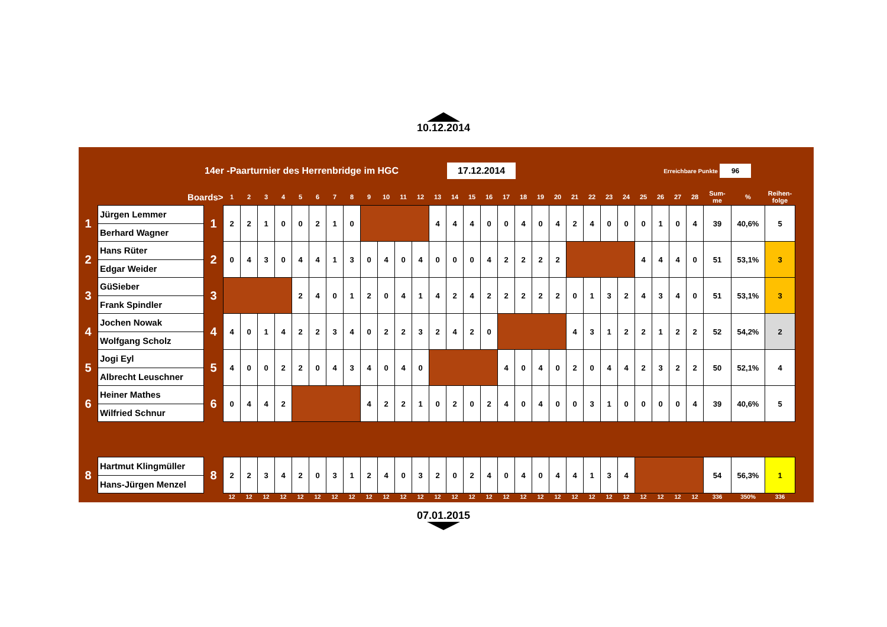10.12.2014
14er -Paarturnier des Herrenbridge im HGC 17.12.2014 Erreichbare Punkte 96
| | Boards> | | 1 | 2 | 3 | 4 | 5 | 6 | 7 | 8 | 9 | 10 | 11 | 12 | 13 | 14 | 15 | 16 | 17 | 18 | 19 | 20 | 21 | 22 | 23 | 24 | 25 | 26 | 27 | 28 | Sum- me | % | Reihen- folge |
| --- | --- | --- | --- | --- | --- | --- | --- | --- | --- | --- | --- | --- | --- | --- | --- | --- | --- | --- | --- | --- | --- | --- | --- | --- | --- | --- | --- | --- | --- | --- | --- | --- | --- |
| 1 | Jürgen Lemmer | 1 | 2 | 2 | 1 | 0 | 0 | 2 | 1 | 0 | | | | | 4 | 4 | 4 | 0 | 0 | 4 | 0 | 4 | 2 | 4 | 0 | 0 | 0 | 1 | 0 | 4 | 39 | 40,6% | 5 |
| | Berhard Wagner | | | | | | | | | | | | | | | | | | | | | | | | | | | | | | | | |
| 2 | Hans Rüter | 2 | 0 | 4 | 3 | 0 | 4 | 4 | 1 | 3 | 0 | 4 | 0 | 4 | 0 | 0 | 0 | 4 | 2 | 2 | 2 | 2 | | | | | 4 | 4 | 4 | 0 | 51 | 53,1% | 3 |
| | Edgar Weider | | | | | | | | | | | | | | | | | | | | | | | | | | | | | | | | |
| 3 | GüSieber | 3 | | | | | 2 | 4 | 0 | 1 | 2 | 0 | 4 | 1 | 4 | 2 | 4 | 2 | 2 | 2 | 2 | 2 | 0 | 1 | 3 | 2 | 4 | 3 | 4 | 0 | 51 | 53,1% | 3 |
| | Frank Spindler | | | | | | | | | | | | | | | | | | | | | | | | | | | | | | | | |
| 4 | Jochen Nowak | 4 | 4 | 0 | 1 | 4 | 2 | 2 | 3 | 4 | 0 | 2 | 2 | 3 | 2 | 4 | 2 | 0 | | | | | 4 | 3 | 1 | 2 | 2 | 1 | 2 | 2 | 52 | 54,2% | 2 |
| | Wolfgang Scholz | | | | | | | | | | | | | | | | | | | | | | | | | | | | | | | | |
| 5 | Jogi Eyl | 5 | 4 | 0 | 0 | 2 | 2 | 0 | 4 | 3 | 4 | 0 | 4 | 0 | | | | | 4 | 0 | 4 | 0 | 2 | 0 | 4 | 4 | 2 | 3 | 2 | 2 | 50 | 52,1% | 4 |
| | Albrecht Leuschner | | | | | | | | | | | | | | | | | | | | | | | | | | | | | | | | |
| 6 | Heiner Mathes | 6 | 0 | 4 | 4 | 2 | | | | | 4 | 2 | 2 | 1 | 0 | 2 | 0 | 2 | 4 | 0 | 4 | 0 | 0 | 3 | 1 | 0 | 0 | 0 | 0 | 4 | 39 | 40,6% | 5 |
| | Wilfried Schnur | | | | | | | | | | | | | | | | | | | | | | | | | | | | | | | | |
| 8 | Hartmut Klingmüller | 8 | 2 | 2 | 3 | 4 | 2 | 0 | 3 | 1 | 2 | 4 | 0 | 3 | 2 | 0 | 2 | 4 | 0 | 4 | 0 | 4 | 4 | 1 | 3 | 4 | | | | | 54 | 56,3% | 1 |
| | Hans-Jürgen Menzel | | | | | | | | | | | | | | | | | | | | | | | | | | | | | | | | |
| | | | 12 | 12 | 12 | 12 | 12 | 12 | 12 | 12 | 12 | 12 | 12 | 12 | 12 | 12 | 12 | 12 | 12 | 12 | 12 | 12 | 12 | 12 | 12 | 12 | 12 | 12 | 12 | 12 | 336 | 350% | 336 |
07.01.2015